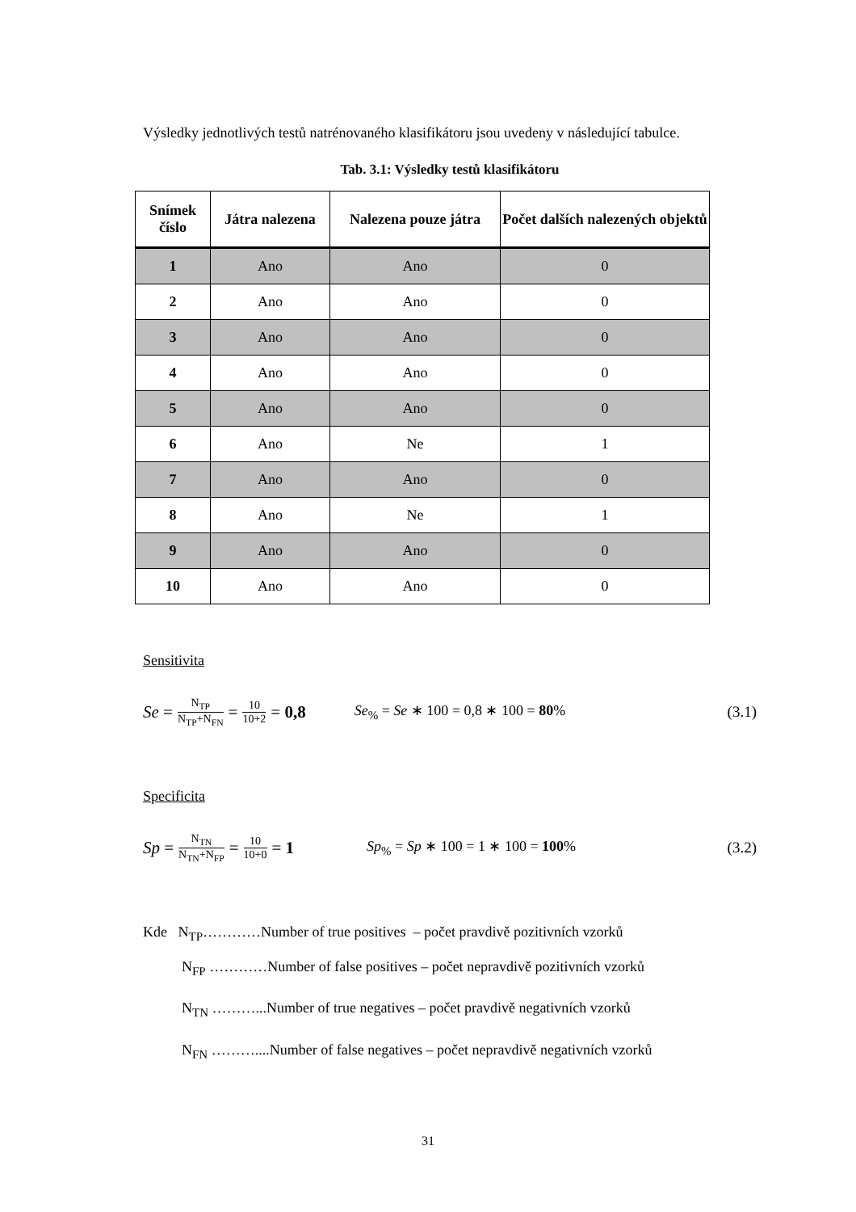Výsledky jednotlivých testů natrénovaného klasifikátoru jsou uvedeny v následující tabulce.
Tab. 3.1: Výsledky testů klasifikátoru
| Snímek číslo | Játra nalezena | Nalezena pouze játra | Počet dalších nalezených objektů |
| --- | --- | --- | --- |
| 1 | Ano | Ano | 0 |
| 2 | Ano | Ano | 0 |
| 3 | Ano | Ano | 0 |
| 4 | Ano | Ano | 0 |
| 5 | Ano | Ano | 0 |
| 6 | Ano | Ne | 1 |
| 7 | Ano | Ano | 0 |
| 8 | Ano | Ne | 1 |
| 9 | Ano | Ano | 0 |
| 10 | Ano | Ano | 0 |
Sensitivita
Se = N<sub>TP</sub> N<sub>TP</sub>+N<sub>FN</sub> = 10 10+2 = 0,8 Se<sub>%</sub> = Se ∗ 100 = 0,8 ∗ 100 = 80% (3.1)
Specificita
Sp = N<sub>TN</sub> N<sub>TN</sub>+N<sub>FP</sub> = 10 10+0 = 1 Sp<sub>%</sub> = Sp ∗ 100 = 1 ∗ 100 = 100% (3.2)
Kde N<sub>TP</sub>…………Number of true positives – počet pravdivě pozitivních vzorků
N<sub>FP</sub> …………Number of false positives – počet nepravdivě pozitivních vzorků
N<sub>TN</sub> ………...Number of true negatives – počet pravdivě negativních vzorků
N<sub>FN</sub> ………....Number of false negatives – počet nepravdivě negativních vzorků
31